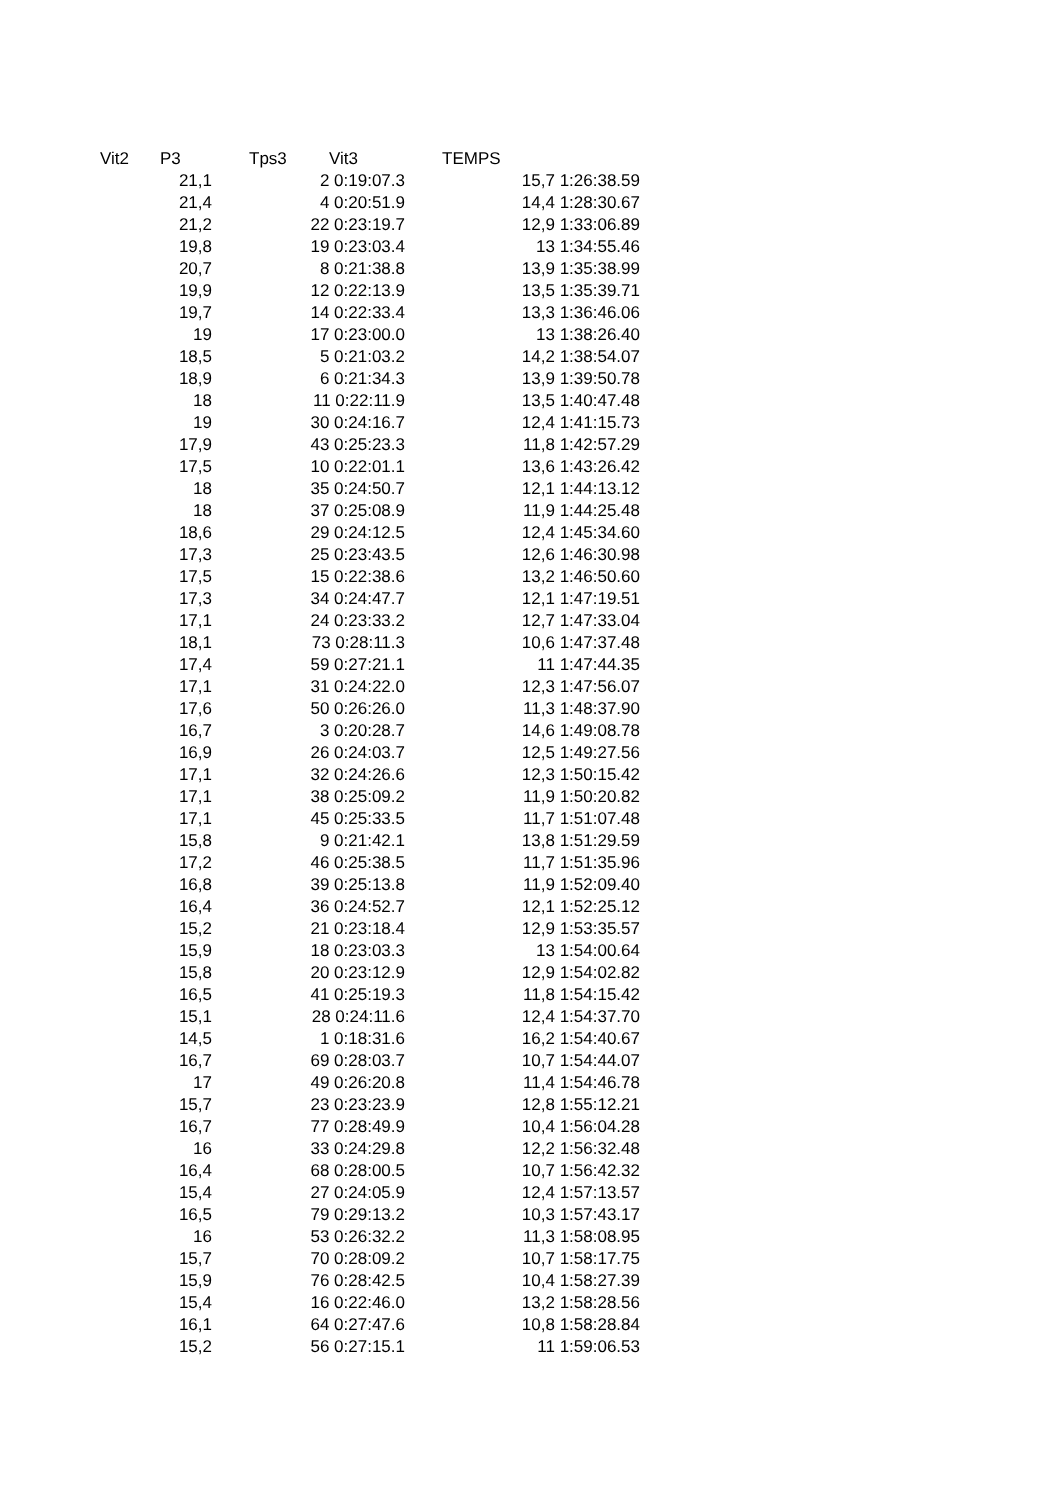| Vit2 | P3 | Tps3 | Vit3 | TEMPS |
| --- | --- | --- | --- | --- |
| 21,1 | 2 0:19:07.3 | 15,7 1:26:38.59 |
| 21,4 | 4 0:20:51.9 | 14,4 1:28:30.67 |
| 21,2 | 22 0:23:19.7 | 12,9 1:33:06.89 |
| 19,8 | 19 0:23:03.4 | 13 1:34:55.46 |
| 20,7 | 8 0:21:38.8 | 13,9 1:35:38.99 |
| 19,9 | 12 0:22:13.9 | 13,5 1:35:39.71 |
| 19,7 | 14 0:22:33.4 | 13,3 1:36:46.06 |
| 19 | 17 0:23:00.0 | 13 1:38:26.40 |
| 18,5 | 5 0:21:03.2 | 14,2 1:38:54.07 |
| 18,9 | 6 0:21:34.3 | 13,9 1:39:50.78 |
| 18 | 11 0:22:11.9 | 13,5 1:40:47.48 |
| 19 | 30 0:24:16.7 | 12,4 1:41:15.73 |
| 17,9 | 43 0:25:23.3 | 11,8 1:42:57.29 |
| 17,5 | 10 0:22:01.1 | 13,6 1:43:26.42 |
| 18 | 35 0:24:50.7 | 12,1 1:44:13.12 |
| 18 | 37 0:25:08.9 | 11,9 1:44:25.48 |
| 18,6 | 29 0:24:12.5 | 12,4 1:45:34.60 |
| 17,3 | 25 0:23:43.5 | 12,6 1:46:30.98 |
| 17,5 | 15 0:22:38.6 | 13,2 1:46:50.60 |
| 17,3 | 34 0:24:47.7 | 12,1 1:47:19.51 |
| 17,1 | 24 0:23:33.2 | 12,7 1:47:33.04 |
| 18,1 | 73 0:28:11.3 | 10,6 1:47:37.48 |
| 17,4 | 59 0:27:21.1 | 11 1:47:44.35 |
| 17,1 | 31 0:24:22.0 | 12,3 1:47:56.07 |
| 17,6 | 50 0:26:26.0 | 11,3 1:48:37.90 |
| 16,7 | 3 0:20:28.7 | 14,6 1:49:08.78 |
| 16,9 | 26 0:24:03.7 | 12,5 1:49:27.56 |
| 17,1 | 32 0:24:26.6 | 12,3 1:50:15.42 |
| 17,1 | 38 0:25:09.2 | 11,9 1:50:20.82 |
| 17,1 | 45 0:25:33.5 | 11,7 1:51:07.48 |
| 15,8 | 9 0:21:42.1 | 13,8 1:51:29.59 |
| 17,2 | 46 0:25:38.5 | 11,7 1:51:35.96 |
| 16,8 | 39 0:25:13.8 | 11,9 1:52:09.40 |
| 16,4 | 36 0:24:52.7 | 12,1 1:52:25.12 |
| 15,2 | 21 0:23:18.4 | 12,9 1:53:35.57 |
| 15,9 | 18 0:23:03.3 | 13 1:54:00.64 |
| 15,8 | 20 0:23:12.9 | 12,9 1:54:02.82 |
| 16,5 | 41 0:25:19.3 | 11,8 1:54:15.42 |
| 15,1 | 28 0:24:11.6 | 12,4 1:54:37.70 |
| 14,5 | 1 0:18:31.6 | 16,2 1:54:40.67 |
| 16,7 | 69 0:28:03.7 | 10,7 1:54:44.07 |
| 17 | 49 0:26:20.8 | 11,4 1:54:46.78 |
| 15,7 | 23 0:23:23.9 | 12,8 1:55:12.21 |
| 16,7 | 77 0:28:49.9 | 10,4 1:56:04.28 |
| 16 | 33 0:24:29.8 | 12,2 1:56:32.48 |
| 16,4 | 68 0:28:00.5 | 10,7 1:56:42.32 |
| 15,4 | 27 0:24:05.9 | 12,4 1:57:13.57 |
| 16,5 | 79 0:29:13.2 | 10,3 1:57:43.17 |
| 16 | 53 0:26:32.2 | 11,3 1:58:08.95 |
| 15,7 | 70 0:28:09.2 | 10,7 1:58:17.75 |
| 15,9 | 76 0:28:42.5 | 10,4 1:58:27.39 |
| 15,4 | 16 0:22:46.0 | 13,2 1:58:28.56 |
| 16,1 | 64 0:27:47.6 | 10,8 1:58:28.84 |
| 15,2 | 56 0:27:15.1 | 11 1:59:06.53 |